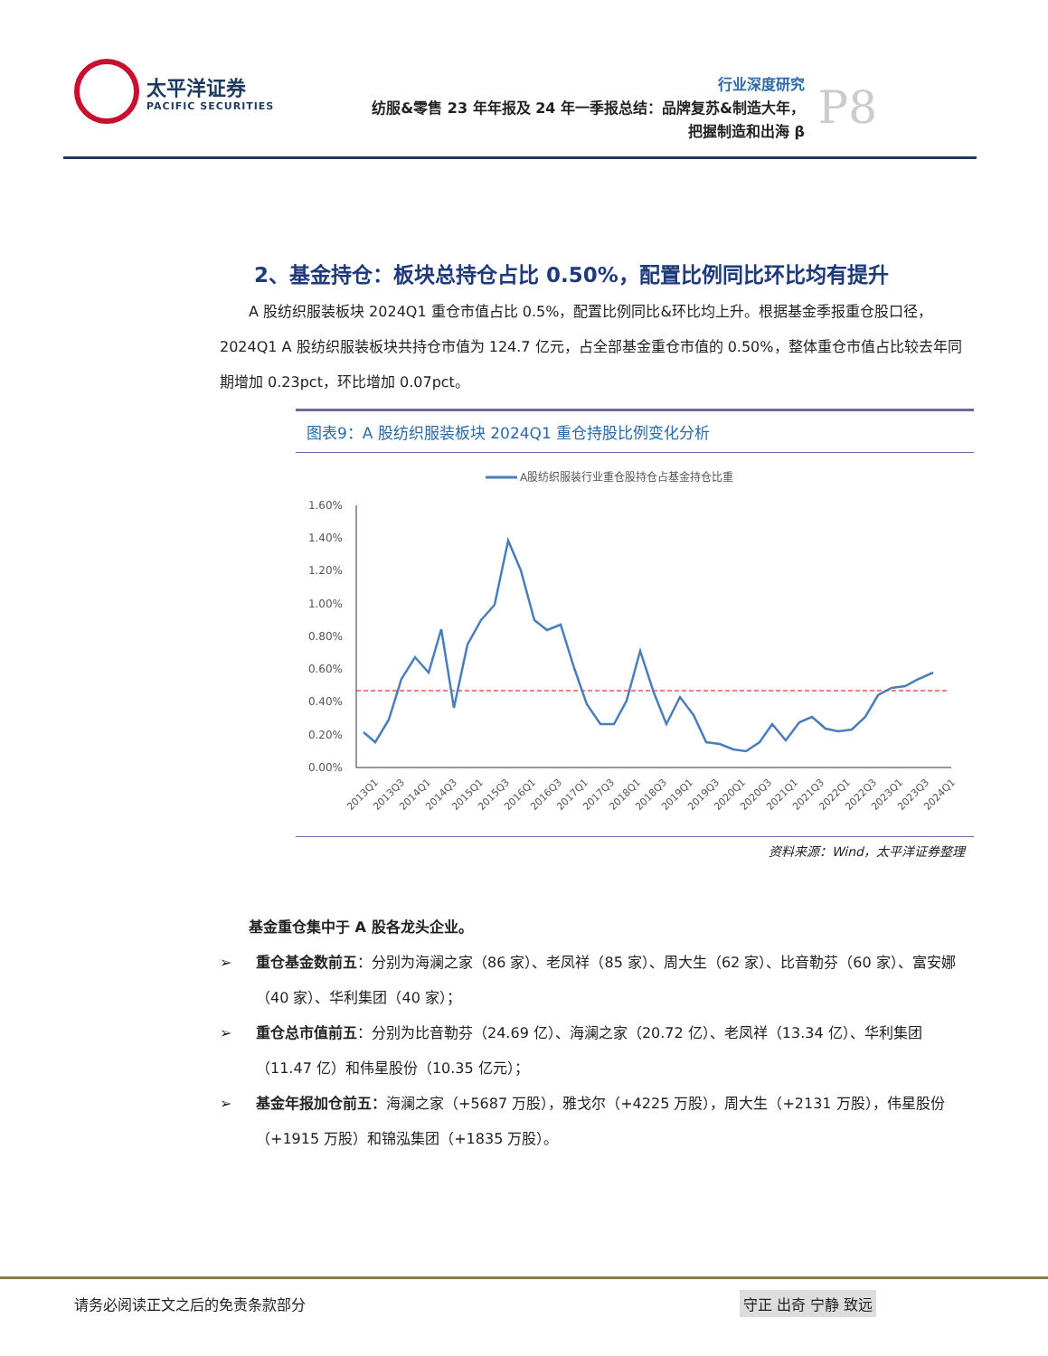太平洋证券 PACIFIC SECURITIES
行业深度研究
纺服&零售 23 年年报及 24 年一季报总结：品牌复苏&制造大年，
把握制造和出海 β
P8
2、基金持仓：板块总持仓占比 0.50%，配置比例同比环比均有提升
  A 股纺织服装板块 2024Q1 重仓市值占比 0.5%，配置比例同比&环比均上升。根据基金季报重仓股口径，2024Q1 A 股纺织服装板块共持仓市值为 124.7 亿元，占全部基金重仓市值的 0.50%，整体重仓市值占比较去年同期增加 0.23pct，环比增加 0.07pct。
图表9：A 股纺织服装板块 2024Q1 重仓持股比例变化分析
A股纺织服装行业重仓股持仓占基金持仓比重
1.60%
1.40%
1.20%
1.00%
0.80%
0.60%
0.40%
0.20%
0.00%
2013Q1
2013Q3
2014Q1
2014Q3
2015Q1
2015Q3
2016Q1
2016Q3
2017Q1
2017Q3
2018Q1
2018Q3
2019Q1
2019Q3
2020Q1
2020Q3
2021Q1
2021Q3
2022Q1
2022Q3
2023Q1
2023Q3
2024Q1
资料来源：Wind，太平洋证券整理
  基金重仓集中于 A 股各龙头企业。
➢ 重仓基金数前五：分别为海澜之家（86 家）、老凤祥（85 家）、周大生（62 家）、比音勒芬（60 家）、富安娜（40 家）、华利集团（40 家）；
➢ 重仓总市值前五：分别为比音勒芬（24.69 亿）、海澜之家（20.72 亿）、老凤祥（13.34 亿）、华利集团（11.47 亿）和伟星股份（10.35 亿元）；
➢ 基金年报加仓前五：海澜之家（+5687 万股），雅戈尔（+4225 万股），周大生（+2131 万股），伟星股份（+1915 万股）和锦泓集团（+1835 万股）。
请务必阅读正文之后的免责条款部分 守正 出奇 宁静 致远